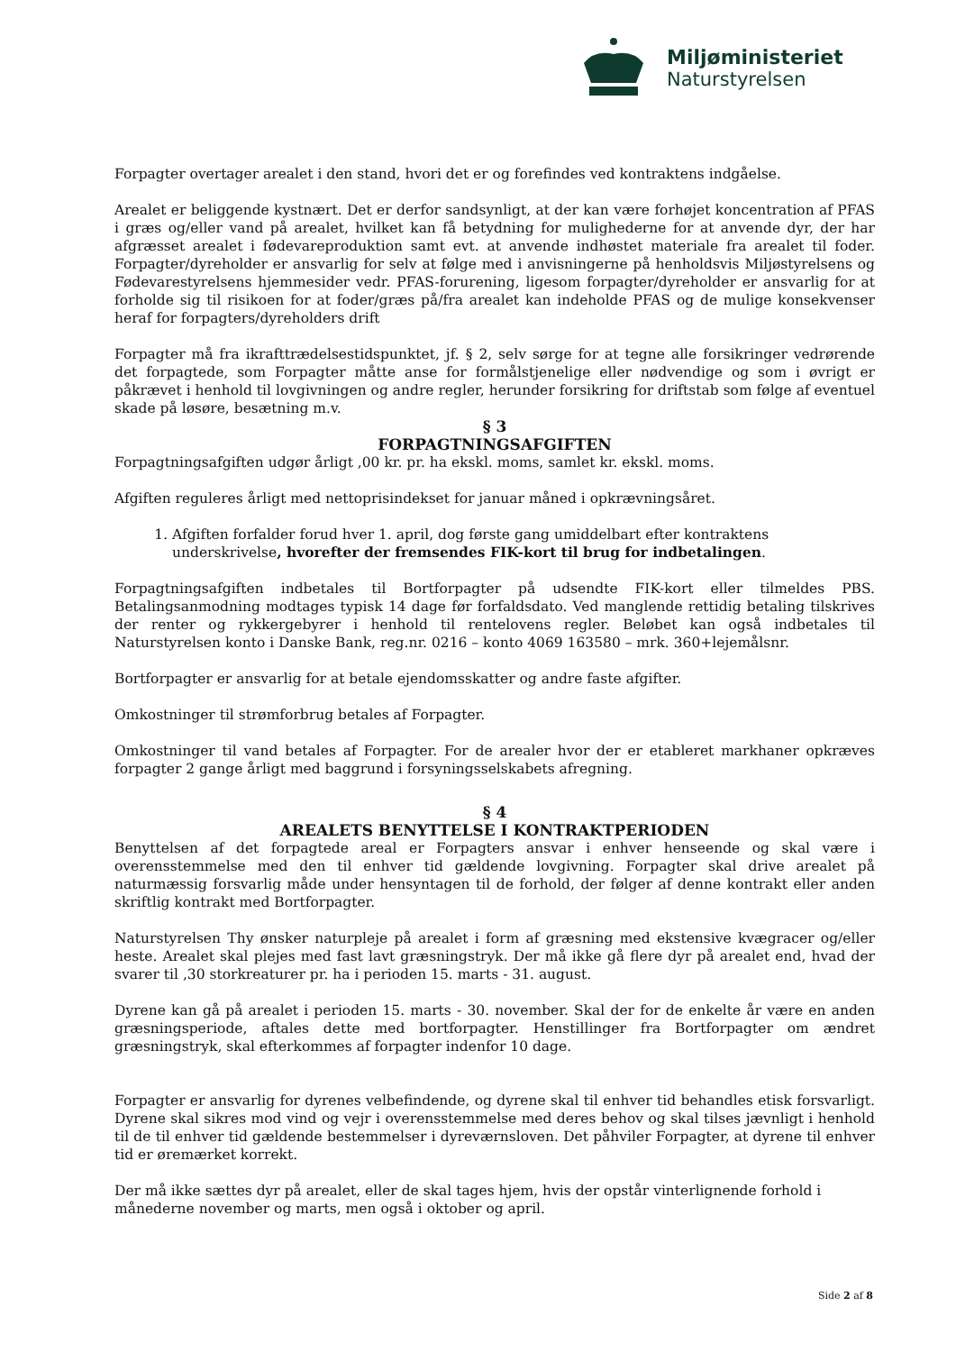Miljøministeriet
Naturstyrelsen
Forpagter overtager arealet i den stand, hvori det er og forefindes ved kontraktens indgåelse.
Arealet er beliggende kystnært. Det er derfor sandsynligt, at der kan være forhøjet koncentration af PFAS i græs og/eller vand på arealet, hvilket kan få betydning for mulighederne for at anvende dyr, der har afgræsset arealet i fødevareproduktion samt evt. at anvende indhøstet materiale fra arealet til foder. Forpagter/dyreholder er ansvarlig for selv at følge med i anvisningerne på henholdsvis Miljøstyrelsens og Fødevarestyrelsens hjemmesider vedr. PFAS-forurening, ligesom forpagter/dyreholder er ansvarlig for at forholde sig til risikoen for at foder/græs på/fra arealet kan indeholde PFAS og de mulige konsekvenser heraf for forpagters/dyreholders drift
Forpagter må fra ikrafttrædelsestidspunktet, jf. § 2, selv sørge for at tegne alle forsikringer vedrørende det forpagtede, som Forpagter måtte anse for formålstjenelige eller nødvendige og som i øvrigt er påkrævet i henhold til lovgivningen og andre regler, herunder forsikring for driftstab som følge af eventuel skade på løsøre, besætning m.v.
§ 3
FORPAGTNINGSAFGIFTEN
Forpagtningsafgiften udgør årligt ,00 kr. pr. ha ekskl. moms, samlet kr. ekskl. moms.
Afgiften reguleres årligt med nettoprisindekset for januar måned i opkrævningsåret.
1. Afgiften forfalder forud hver 1. april, dog første gang umiddelbart efter kontraktens underskrivelse, hvorefter der fremsendes FIK-kort til brug for indbetalingen.
Forpagtningsafgiften indbetales til Bortforpagter på udsendte FIK-kort eller tilmeldes PBS. Betalingsanmodning modtages typisk 14 dage før forfaldsdato. Ved manglende rettidig betaling tilskrives der renter og rykkergebyrer i henhold til rentelovens regler. Beløbet kan også indbetales til Naturstyrelsen konto i Danske Bank, reg.nr. 0216 – konto 4069 163580 – mrk. 360+lejemålsnr.
Bortforpagter er ansvarlig for at betale ejendomsskatter og andre faste afgifter.
Omkostninger til strømforbrug betales af Forpagter.
Omkostninger til vand betales af Forpagter. For de arealer hvor der er etableret markhaner opkræves forpagter 2 gange årligt med baggrund i forsyningsselskabets afregning.
§ 4
AREALETS BENYTTELSE I KONTRAKTPERIODEN
Benyttelsen af det forpagtede areal er Forpagters ansvar i enhver henseende og skal være i overensstemmelse med den til enhver tid gældende lovgivning. Forpagter skal drive arealet på naturmæssig forsvarlig måde under hensyntagen til de forhold, der følger af denne kontrakt eller anden skriftlig kontrakt med Bortforpagter.
Naturstyrelsen Thy ønsker naturpleje på arealet i form af græsning med ekstensive kvægracer og/eller heste. Arealet skal plejes med fast lavt græsningstryk. Der må ikke gå flere dyr på arealet end, hvad der svarer til ,30 storkreaturer pr. ha i perioden 15. marts - 31. august.
Dyrene kan gå på arealet i perioden 15. marts - 30. november. Skal der for de enkelte år være en anden græsningsperiode, aftales dette med bortforpagter. Henstillinger fra Bortforpagter om ændret græsningstryk, skal efterkommes af forpagter indenfor 10 dage.
Forpagter er ansvarlig for dyrenes velbefindende, og dyrene skal til enhver tid behandles etisk forsvarligt. Dyrene skal sikres mod vind og vejr i overensstemmelse med deres behov og skal tilses jævnligt i henhold til de til enhver tid gældende bestemmelser i dyreværnsloven. Det påhviler Forpagter, at dyrene til enhver tid er øremærket korrekt.
Der må ikke sættes dyr på arealet, eller de skal tages hjem, hvis der opstår vinterlignende forhold i
månederne november og marts, men også i oktober og april.
Side 2 af 8